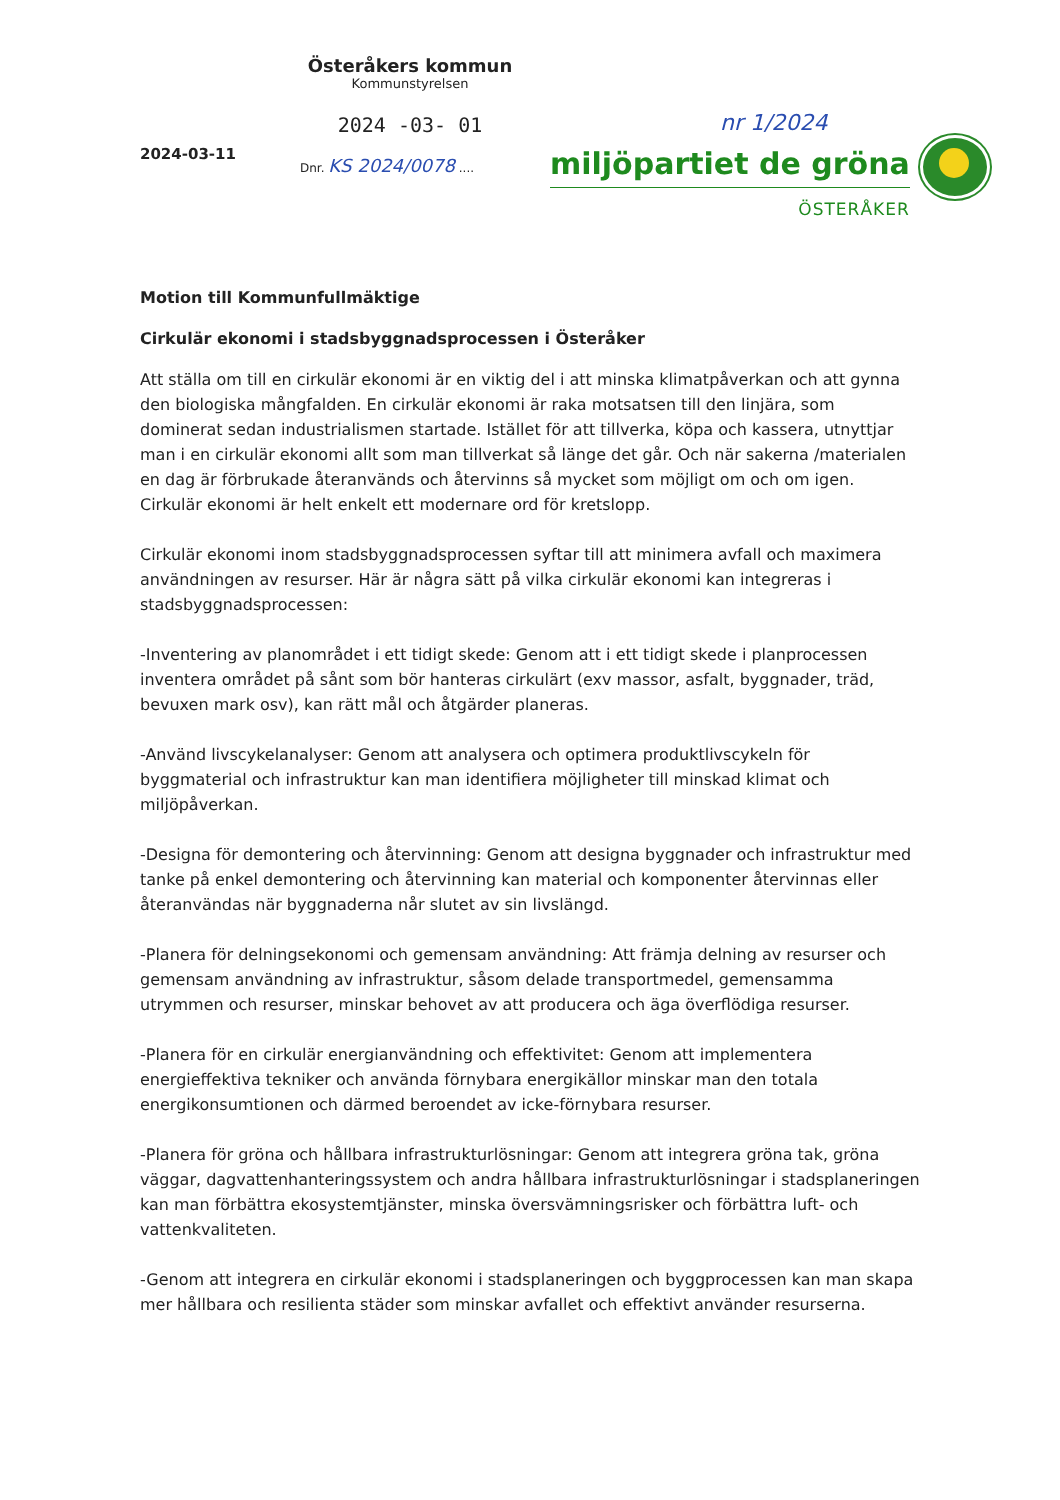2024-03-11
Österåkers kommun
Kommunstyrelsen
2024 -03- 01
Dnr. KS 2024/0078 ....
nr 1/2024
miljöpartiet de gröna
ÖSTERÅKER
Motion till Kommunfullmäktige
Cirkulär ekonomi i stadsbyggnadsprocessen i Österåker
Att ställa om till en cirkulär ekonomi är en viktig del i att minska klimatpåverkan och att gynna den biologiska mångfalden. En cirkulär ekonomi är raka motsatsen till den linjära, som dominerat sedan industrialismen startade. Istället för att tillverka, köpa och kassera, utnyttjar man i en cirkulär ekonomi allt som man tillverkat så länge det går. Och när sakerna /materialen en dag är förbrukade återanvänds och återvinns så mycket som möjligt om och om igen. Cirkulär ekonomi är helt enkelt ett modernare ord för kretslopp.
Cirkulär ekonomi inom stadsbyggnadsprocessen syftar till att minimera avfall och maximera användningen av resurser. Här är några sätt på vilka cirkulär ekonomi kan integreras i stadsbyggnadsprocessen:
-Inventering av planområdet i ett tidigt skede: Genom att i ett tidigt skede i planprocessen inventera området på sånt som bör hanteras cirkulärt (exv massor, asfalt, byggnader, träd, bevuxen mark osv), kan rätt mål och åtgärder planeras.
-Använd livscykelanalyser: Genom att analysera och optimera produktlivscykeln för byggmaterial och infrastruktur kan man identifiera möjligheter till minskad klimat och miljöpåverkan.
-Designa för demontering och återvinning: Genom att designa byggnader och infrastruktur med tanke på enkel demontering och återvinning kan material och komponenter återvinnas eller återanvändas när byggnaderna når slutet av sin livslängd.
-Planera för delningsekonomi och gemensam användning: Att främja delning av resurser och gemensam användning av infrastruktur, såsom delade transportmedel, gemensamma utrymmen och resurser, minskar behovet av att producera och äga överflödiga resurser.
-Planera för en cirkulär energianvändning och effektivitet: Genom att implementera energieffektiva tekniker och använda förnybara energikällor minskar man den totala energikonsumtionen och därmed beroendet av icke-förnybara resurser.
-Planera för gröna och hållbara infrastrukturlösningar: Genom att integrera gröna tak, gröna väggar, dagvattenhanteringssystem och andra hållbara infrastrukturlösningar i stadsplaneringen kan man förbättra ekosystemtjänster, minska översvämningsrisker och förbättra luft- och vattenkvaliteten.
-Genom att integrera en cirkulär ekonomi i stadsplaneringen och byggprocessen kan man skapa mer hållbara och resilienta städer som minskar avfallet och effektivt använder resurserna.